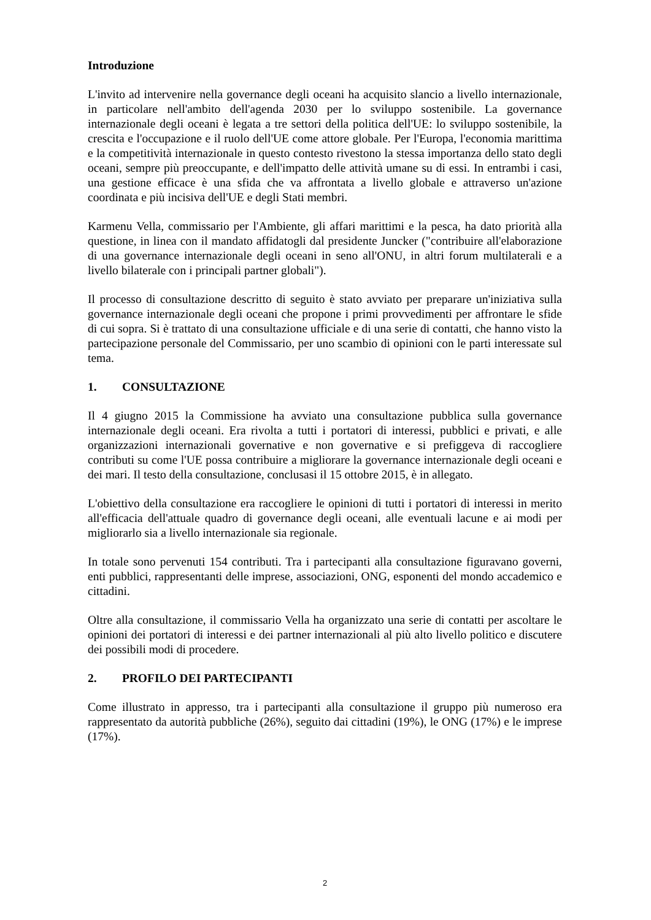Introduzione
L'invito ad intervenire nella governance degli oceani ha acquisito slancio a livello internazionale, in particolare nell'ambito dell'agenda 2030 per lo sviluppo sostenibile. La governance internazionale degli oceani è legata a tre settori della politica dell'UE: lo sviluppo sostenibile, la crescita e l'occupazione e il ruolo dell'UE come attore globale. Per l'Europa, l'economia marittima e la competitività internazionale in questo contesto rivestono la stessa importanza dello stato degli oceani, sempre più preoccupante, e dell'impatto delle attività umane su di essi. In entrambi i casi, una gestione efficace è una sfida che va affrontata a livello globale e attraverso un'azione coordinata e più incisiva dell'UE e degli Stati membri.
Karmenu Vella, commissario per l'Ambiente, gli affari marittimi e la pesca, ha dato priorità alla questione, in linea con il mandato affidatogli dal presidente Juncker ("contribuire all'elaborazione di una governance internazionale degli oceani in seno all'ONU, in altri forum multilaterali e a livello bilaterale con i principali partner globali").
Il processo di consultazione descritto di seguito è stato avviato per preparare un'iniziativa sulla governance internazionale degli oceani che propone i primi provvedimenti per affrontare le sfide di cui sopra. Si è trattato di una consultazione ufficiale e di una serie di contatti, che hanno visto la partecipazione personale del Commissario, per uno scambio di opinioni con le parti interessate sul tema.
1. CONSULTAZIONE
Il 4 giugno 2015 la Commissione ha avviato una consultazione pubblica sulla governance internazionale degli oceani. Era rivolta a tutti i portatori di interessi, pubblici e privati, e alle organizzazioni internazionali governative e non governative e si prefiggeva di raccogliere contributi su come l'UE possa contribuire a migliorare la governance internazionale degli oceani e dei mari. Il testo della consultazione, conclusasi il 15 ottobre 2015, è in allegato.
L'obiettivo della consultazione era raccogliere le opinioni di tutti i portatori di interessi in merito all'efficacia dell'attuale quadro di governance degli oceani, alle eventuali lacune e ai modi per migliorarlo sia a livello internazionale sia regionale.
In totale sono pervenuti 154 contributi. Tra i partecipanti alla consultazione figuravano governi, enti pubblici, rappresentanti delle imprese, associazioni, ONG, esponenti del mondo accademico e cittadini.
Oltre alla consultazione, il commissario Vella ha organizzato una serie di contatti per ascoltare le opinioni dei portatori di interessi e dei partner internazionali al più alto livello politico e discutere dei possibili modi di procedere.
2. PROFILO DEI PARTECIPANTI
Come illustrato in appresso, tra i partecipanti alla consultazione il gruppo più numeroso era rappresentato da autorità pubbliche (26%), seguito dai cittadini (19%), le ONG (17%) e le imprese (17%).
2